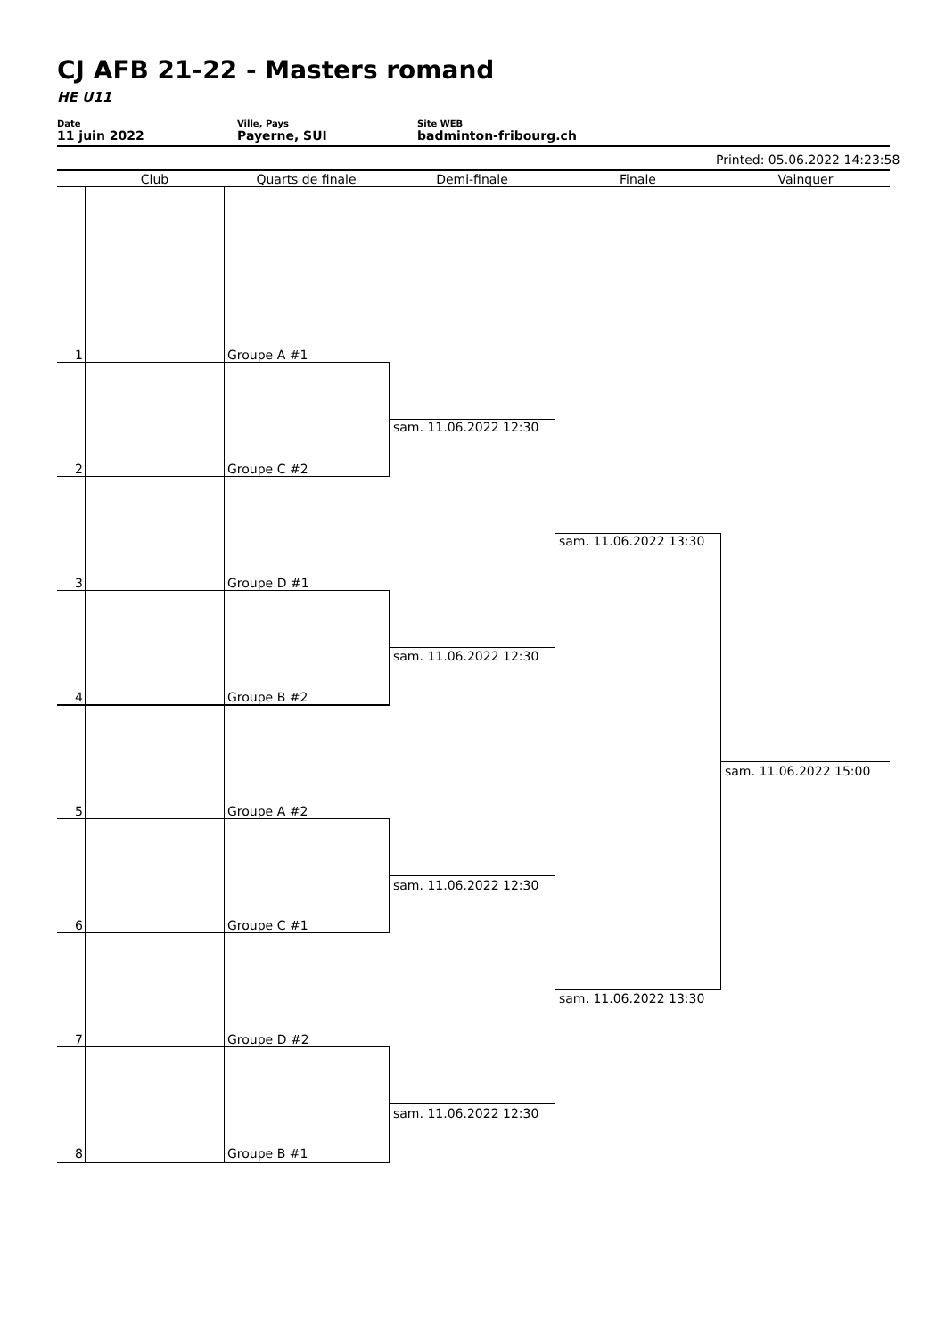CJ AFB 21-22 - Masters romand
HE U11
Date
11 juin 2022
Ville, Pays
Payerne, SUI
Site WEB
badminton-fribourg.ch
Printed: 05.06.2022 14:23:58
Club Quarts de finale Demi-finale Finale Vainquer
1 Groupe A #1
2 Groupe C #2
3 Groupe D #1
4 Groupe B #2
5 Groupe A #2
6 Groupe C #1
7 Groupe D #2
8 Groupe B #1
sam. 11.06.2022 12:30
sam. 11.06.2022 12:30
sam. 11.06.2022 12:30
sam. 11.06.2022 12:30
sam. 11.06.2022 13:30
sam. 11.06.2022 13:30
sam. 11.06.2022 15:00